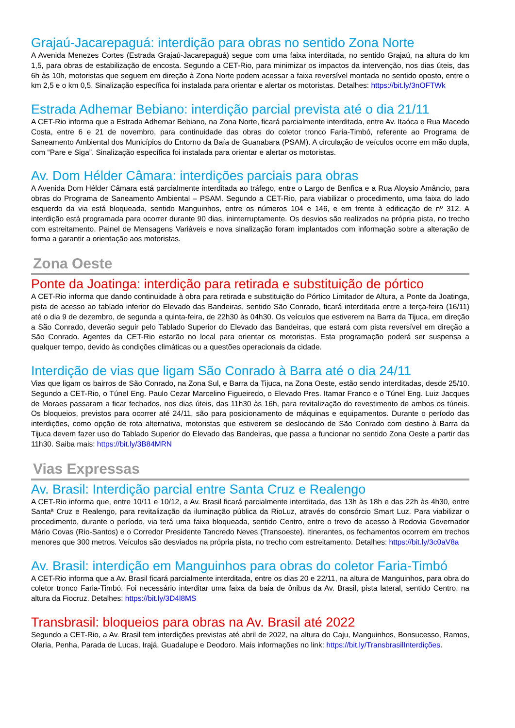Grajaú-Jacarepaguá: interdição para obras no sentido Zona Norte
A Avenida Menezes Cortes (Estrada Grajaú-Jacarepaguá) segue com uma faixa interditada, no sentido Grajaú, na altura do km 1,5, para obras de estabilização de encosta. Segundo a CET-Rio, para minimizar os impactos da intervenção, nos dias úteis, das 6h às 10h, motoristas que seguem em direção à Zona Norte podem acessar a faixa reversível montada no sentido oposto, entre o km 2,5 e o km 0,5. Sinalização específica foi instalada para orientar e alertar os motoristas. Detalhes: https://bit.ly/3nOFTWk
Estrada Adhemar Bebiano: interdição parcial prevista até o dia 21/11
A CET-Rio informa que a Estrada Adhemar Bebiano, na Zona Norte, ficará parcialmente interditada, entre Av. Itaóca e Rua Macedo Costa, entre 6 e 21 de novembro, para continuidade das obras do coletor tronco Faria-Timbó, referente ao Programa de Saneamento Ambiental dos Municípios do Entorno da Baía de Guanabara (PSAM). A circulação de veículos ocorre em mão dupla, com “Pare e Siga”. Sinalização específica foi instalada para orientar e alertar os motoristas.
Av. Dom Hélder Câmara: interdições parciais para obras
A Avenida Dom Hélder Câmara está parcialmente interditada ao tráfego, entre o Largo de Benfica e a Rua Aloysio Amâncio, para obras do Programa de Saneamento Ambiental – PSAM. Segundo a CET-Rio, para viabilizar o procedimento, uma faixa do lado esquerdo da via está bloqueada, sentido Manguinhos, entre os números 104 e 146, e em frente à edificação de nº 312. A interdição está programada para ocorrer durante 90 dias, ininterruptamente. Os desvios são realizados na própria pista, no trecho com estreitamento. Painel de Mensagens Variáveis e nova sinalização foram implantados com informação sobre a alteração de forma a garantir a orientação aos motoristas.
Zona Oeste
Ponte da Joatinga: interdição para retirada e substituição de pórtico
A CET-Rio informa que dando continuidade à obra para retirada e substituição do Pórtico Limitador de Altura, a Ponte da Joatinga, pista de acesso ao tablado inferior do Elevado das Bandeiras, sentido São Conrado, ficará interditada entre a terça-feira (16/11) até o dia 9 de dezembro, de segunda a quinta-feira, de 22h30 às 04h30. Os veículos que estiverem na Barra da Tijuca, em direção a São Conrado, deverão seguir pelo Tablado Superior do Elevado das Bandeiras, que estará com pista reversível em direção a São Conrado. Agentes da CET-Rio estarão no local para orientar os motoristas. Esta programação poderá ser suspensa a qualquer tempo, devido às condições climáticas ou a questões operacionais da cidade.
Interdição de vias que ligam São Conrado à Barra até o dia 24/11
Vias que ligam os bairros de São Conrado, na Zona Sul, e Barra da Tijuca, na Zona Oeste, estão sendo interditadas, desde 25/10. Segundo a CET-Rio, o Túnel Eng. Paulo Cezar Marcelino Figueiredo, o Elevado Pres. Itamar Franco e o Túnel Eng. Luiz Jacques de Moraes passaram a ficar fechados, nos dias úteis, das 11h30 às 16h, para revitalização do revestimento de ambos os túneis. Os bloqueios, previstos para ocorrer até 24/11, são para posicionamento de máquinas e equipamentos. Durante o período das interdições, como opção de rota alternativa, motoristas que estiverem se deslocando de São Conrado com destino à Barra da Tijuca devem fazer uso do Tablado Superior do Elevado das Bandeiras, que passa a funcionar no sentido Zona Oeste a partir das 11h30. Saiba mais: https://bit.ly/3B84MRN
Vias Expressas
Av. Brasil: Interdição parcial entre Santa Cruz e Realengo
A CET-Rio informa que, entre 10/11 e 10/12, a Av. Brasil ficará parcialmente interditada, das 13h às 18h e das 22h às 4h30, entre Santaª Cruz e Realengo, para revitalização da iluminação pública da RioLuz, através do consórcio Smart Luz. Para viabilizar o procedimento, durante o período, via terá uma faixa bloqueada, sentido Centro, entre o trevo de acesso à Rodovia Governador Mário Covas (Rio-Santos) e o Corredor Presidente Tancredo Neves (Transoeste). Itinerantes, os fechamentos ocorrem em trechos menores que 300 metros. Veículos são desviados na própria pista, no trecho com estreitamento. Detalhes: https://bit.ly/3c0aV8a
Av. Brasil: interdição em Manguinhos para obras do coletor Faria-Timbó
A CET-Rio informa que a Av. Brasil ficará parcialmente interditada, entre os dias 20 e 22/11, na altura de Manguinhos, para obra do coletor tronco Faria-Timbó. Foi necessário interditar uma faixa da baia de ônibus da Av. Brasil, pista lateral, sentido Centro, na altura da Fiocruz. Detalhes: https://bit.ly/3D4l8MS
Transbrasil: bloqueios para obras na Av. Brasil até 2022
Segundo a CET-Rio, a Av. Brasil tem interdições previstas até abril de 2022, na altura do Caju, Manguinhos, Bonsucesso, Ramos, Olaria, Penha, Parada de Lucas, Irajá, Guadalupe e Deodoro. Mais informações no link: https://bit.ly/TransbrasilInterdições.